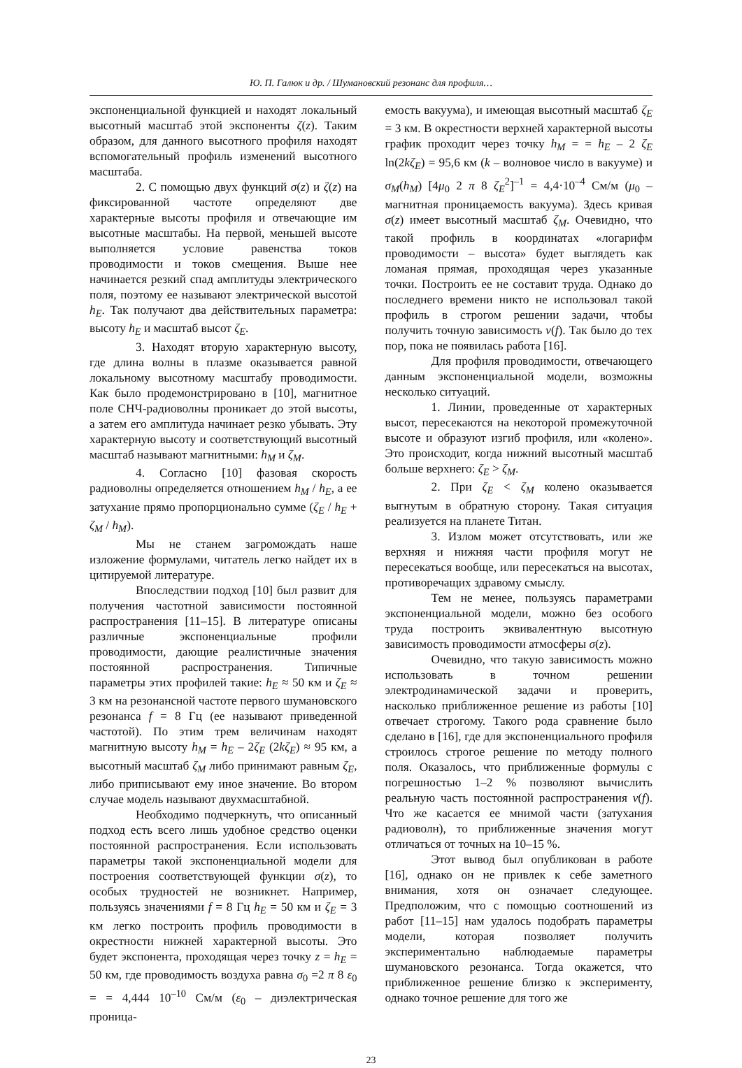Ю. П. Галюк и др. / Шумановский резонанс для профиля…
экспоненциальной функцией и находят локальный высотный масштаб этой экспоненты ζ(z). Таким образом, для данного высотного профиля находят вспомогательный профиль изменений высотного масштаба.
2. С помощью двух функций σ(z) и ζ(z) на фиксированной частоте определяют две характерные высоты профиля и отвечающие им высотные масштабы. На первой, меньшей высоте выполняется условие равенства токов проводимости и токов смещения. Выше нее начинается резкий спад амплитуды электрического поля, поэтому ее называют электрической высотой h<sub>E</sub>. Так получают два действительных параметра: высоту h<sub>E</sub> и масштаб высот ζ<sub>E</sub>.
3. Находят вторую характерную высоту, где длина волны в плазме оказывается равной локальному высотному масштабу проводимости. Как было продемонстрировано в [10], магнитное поле СНЧ-радиоволны проникает до этой высоты, а затем его амплитуда начинает резко убывать. Эту характерную высоту и соответствующий высотный масштаб называют магнитными: h<sub>M</sub> и ζ<sub>M</sub>.
4. Согласно [10] фазовая скорость радиоволны определяется отношением h<sub>M</sub> / h<sub>E</sub>, а ее затухание прямо пропорционально сумме (ζ<sub>E</sub> / h<sub>E</sub> + ζ<sub>M</sub> / h<sub>M</sub>).
Мы не станем загромождать наше изложение формулами, читатель легко найдет их в цитируемой литературе.
Впоследствии подход [10] был развит для получения частотной зависимости постоянной распространения [11–15]. В литературе описаны различные экспоненциальные профили проводимости, дающие реалистичные значения постоянной распространения. Типичные параметры этих профилей такие: h<sub>E</sub> ≈ 50 км и ζ<sub>E</sub> ≈ 3 км на резонансной частоте первого шумановского резонанса f = 8 Гц (ее называют приведенной частотой). По этим трем величинам находят магнитную высоту h<sub>M</sub> = h<sub>E</sub> – 2ζ<sub>E</sub> (2kζ<sub>E</sub>) ≈ 95 км, а высотный масштаб ζ<sub>M</sub> либо принимают равным ζ<sub>E</sub>, либо приписывают ему иное значение. Во втором случае модель называют двухмасштабной.
Необходимо подчеркнуть, что описанный подход есть всего лишь удобное средство оценки постоянной распространения. Если использовать параметры такой экспоненциальной модели для построения соответствующей функции σ(z), то особых трудностей не возникнет. Например, пользуясь значениями f = 8 Гц h<sub>E</sub> = 50 км и ζ<sub>E</sub> = 3 км легко построить профиль проводимости в окрестности нижней характерной высоты. Это будет экспонента, проходящая через точку z = h<sub>E</sub> = 50 км, где проводимость воздуха равна σ<sub>0</sub> =2 π 8 ε<sub>0</sub> = = 4,444 10<sup>–10</sup> См/м (ε<sub>0</sub> – диэлектрическая проница-
емость вакуума), и имеющая высотный масштаб ζ<sub>E</sub> = 3 км. В окрестности верхней характерной высоты график проходит через точку h<sub>M</sub> = = h<sub>E</sub> – 2 ζ<sub>E</sub> ln(2kζ<sub>E</sub>) = 95,6 км (k – волновое число в вакууме) и σ<sub>M</sub>(h<sub>M</sub>) [4μ<sub>0</sub> 2 π 8 ζ<sub>E</sub><sup>2</sup>]<sup>–1</sup> = 4,4·10<sup>–4</sup> См/м (μ<sub>0</sub> – магнитная проницаемость вакуума). Здесь кривая σ(z) имеет высотный масштаб ζ<sub>M</sub>. Очевидно, что такой профиль в координатах «логарифм проводимости – высота» будет выглядеть как ломаная прямая, проходящая через указанные точки. Построить ее не составит труда. Однако до последнего времени никто не использовал такой профиль в строгом решении задачи, чтобы получить точную зависимость ν(f). Так было до тех пор, пока не появилась работа [16].
Для профиля проводимости, отвечающего данным экспоненциальной модели, возможны несколько ситуаций.
1. Линии, проведенные от характерных высот, пересекаются на некоторой промежуточной высоте и образуют изгиб профиля, или «колено». Это происходит, когда нижний высотный масштаб больше верхнего: ζ<sub>E</sub> > ζ<sub>M</sub>.
2. При ζ<sub>E</sub> < ζ<sub>M</sub> колено оказывается выгнутым в обратную сторону. Такая ситуация реализуется на планете Титан.
3. Излом может отсутствовать, или же верхняя и нижняя части профиля могут не пересекаться вообще, или пересекаться на высотах, противоречащих здравому смыслу.
Тем не менее, пользуясь параметрами экспоненциальной модели, можно без особого труда построить эквивалентную высотную зависимость проводимости атмосферы σ(z).
Очевидно, что такую зависимость можно использовать в точном решении электродинамической задачи и проверить, насколько приближенное решение из работы [10] отвечает строгому. Такого рода сравнение было сделано в [16], где для экспоненциального профиля строилось строгое решение по методу полного поля. Оказалось, что приближенные формулы с погрешностью 1–2 % позволяют вычислить реальную часть постоянной распространения ν(f). Что же касается ее мнимой части (затухания радиоволн), то приближенные значения могут отличаться от точных на 10–15 %.
Этот вывод был опубликован в работе [16], однако он не привлек к себе заметного внимания, хотя он означает следующее. Предположим, что с помощью соотношений из работ [11–15] нам удалось подобрать параметры модели, которая позволяет получить экспериментально наблюдаемые параметры шумановского резонанса. Тогда окажется, что приближенное решение близко к эксперименту, однако точное решение для того же
23